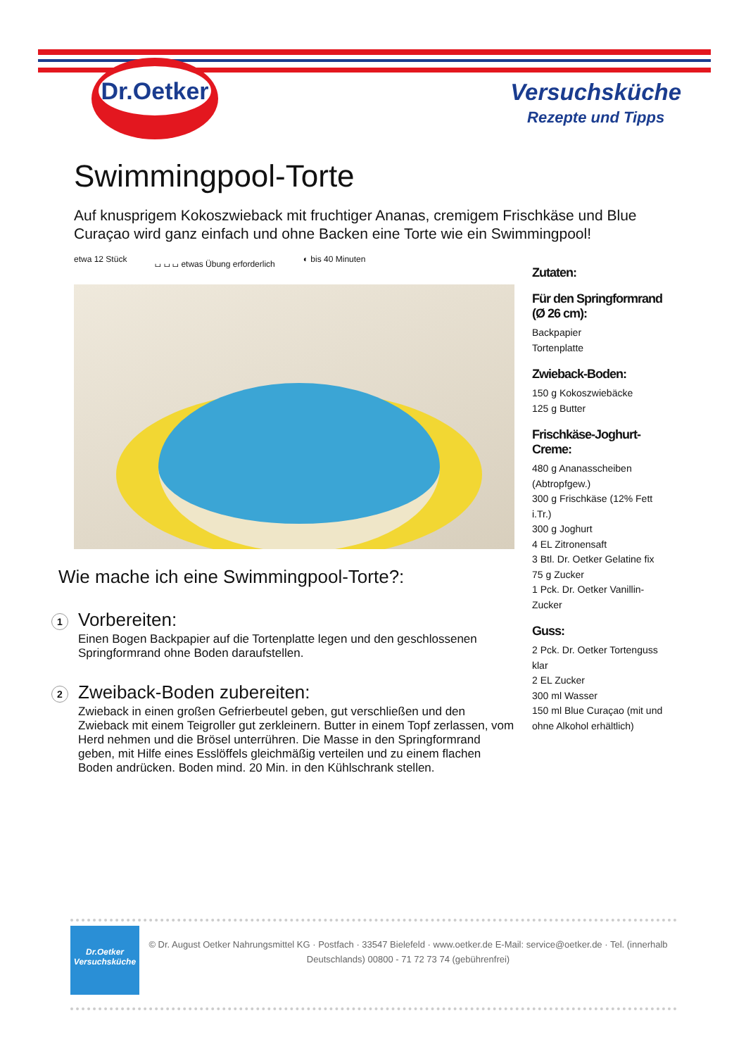Dr.Oetker
Versuchsküche
Rezepte und Tipps
Swimmingpool-Torte
Auf knusprigem Kokoszwieback mit fruchtiger Ananas, cremigem Frischkäse und Blue Curaçao wird ganz einfach und ohne Backen eine Torte wie ein Swimmingpool!
etwa 12 Stück ⌴ ⌴ ⌴ etwas Übung erforderlich ◐ bis 40 Minuten
Wie mache ich eine Swimmingpool-Torte?:
1
Vorbereiten:
Einen Bogen Backpapier auf die Tortenplatte legen und den geschlossenen Springformrand ohne Boden daraufstellen.
2
Zweiback-Boden zubereiten:
Zwieback in einen großen Gefrierbeutel geben, gut verschließen und den Zwieback mit einem Teigroller gut zerkleinern. Butter in einem Topf zerlassen, vom Herd nehmen und die Brösel unterrühren. Die Masse in den Springformrand geben, mit Hilfe eines Esslöffels gleichmäßig verteilen und zu einem flachen Boden andrücken. Boden mind. 20 Min. in den Kühlschrank stellen.
Zutaten:
Für den Springformrand (Ø 26 cm):
Backpapier
Tortenplatte
Zwieback-Boden:
150 g Kokoszwiebäcke
125 g Butter
Frischkäse-Joghurt-Creme:
480 g Ananasscheiben (Abtropfgew.)
300 g Frischkäse (12% Fett i.Tr.)
300 g Joghurt
4 EL Zitronensaft
3 Btl. Dr. Oetker Gelatine fix
75 g Zucker
1 Pck. Dr. Oetker Vanillin-Zucker
Guss:
2 Pck. Dr. Oetker Tortenguss klar
2 EL Zucker
300 ml Wasser
150 ml Blue Curaçao (mit und ohne Alkohol erhältlich)
Dr.Oetker
Versuchsküche
© Dr. August Oetker Nahrungsmittel KG · Postfach · 33547 Bielefeld · www.oetker.de E-Mail: service@oetker.de · Tel. (innerhalb Deutschlands) 00800 - 71 72 73 74 (gebührenfrei)